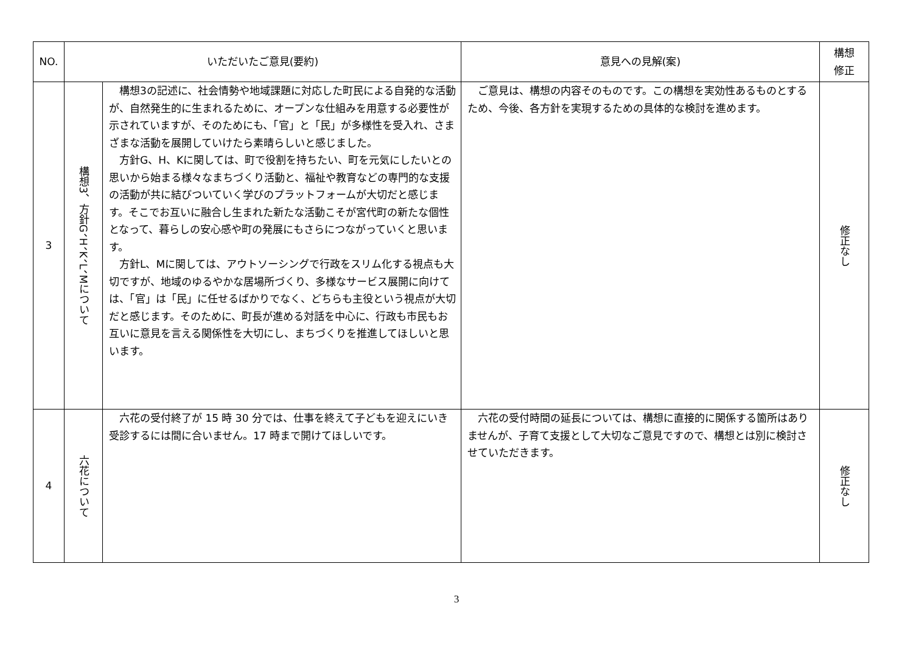| NO. | いただいたご意見(要約) | | 意見への見解(案) | 構想 修正 |
| --- | --- | --- | --- | --- |
| 3 | 構想3、方針G、H、K、L、Mについて | 構想3の記述に、社会情勢や地域課題に対応した町民による自発的な活動が、自然発生的に生まれるために、オープンな仕組みを用意する必要性が示されていますが、そのためにも、「官」と「民」が多様性を受入れ、さまざまな活動を展開していけたら素晴らしいと感じました。 方針G、H、Kに関しては、町で役割を持ちたい、町を元気にしたいとの思いから始まる様々なまちづくり活動と、福祉や教育などの専門的な支援の活動が共に結びついていく学びのプラットフォームが大切だと感じます。そこでお互いに融合し生まれた新たな活動こそが宮代町の新たな個性となって、暮らしの安心感や町の発展にもさらにつながっていくと思います。 方針L、Mに関しては、アウトソーシングで行政をスリム化する視点も大切ですが、地域のゆるやかな居場所づくり、多様なサービス展開に向けては、「官」は「民」に任せるばかりでなく、どちらも主役という視点が大切だと感じます。そのために、町長が進める対話を中心に、行政も市民もお互いに意見を言える関係性を大切にし、まちづくりを推進してほしいと思います。 | ご意見は、構想の内容そのものです。この構想を実効性あるものとするため、今後、各方針を実現するための具体的な検討を進めます。 | 修正なし |
| 4 | 六花について | 六花の受付終了が 15 時 30 分では、仕事を終えて子どもを迎えにいき受診するには間に合いません。17 時まで開けてほしいです。 | 六花の受付時間の延長については、構想に直接的に関係する箇所はありませんが、子育て支援として大切なご意見ですので、構想とは別に検討させていただきます。 | 修正なし |
3